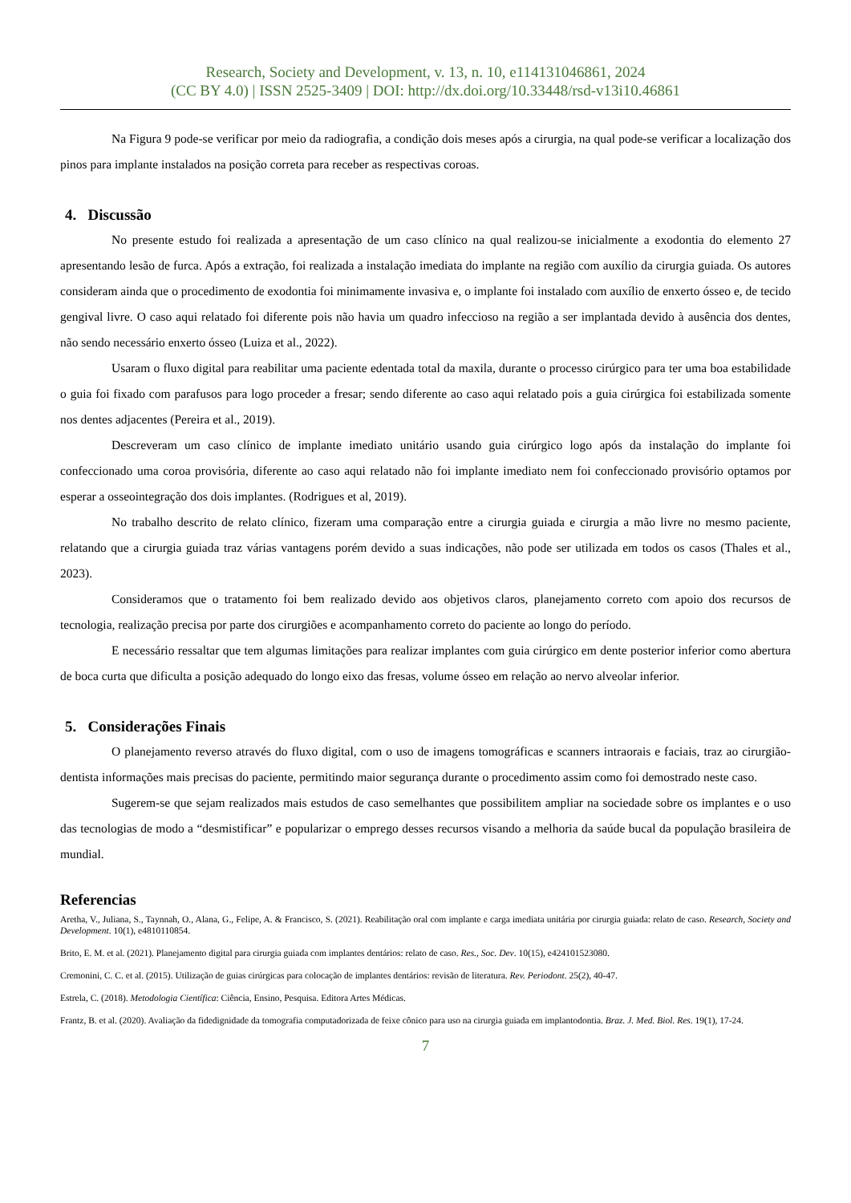Research, Society and Development, v. 13, n. 10, e114131046861, 2024
(CC BY 4.0) | ISSN 2525-3409 | DOI: http://dx.doi.org/10.33448/rsd-v13i10.46861
Na Figura 9 pode-se verificar por meio da radiografia, a condição dois meses após a cirurgia, na qual pode-se verificar a localização dos pinos para implante instalados na posição correta para receber as respectivas coroas.
4. Discussão
No presente estudo foi realizada a apresentação de um caso clínico na qual realizou-se inicialmente a exodontia do elemento 27 apresentando lesão de furca. Após a extração, foi realizada a instalação imediata do implante na região com auxílio da cirurgia guiada. Os autores consideram ainda que o procedimento de exodontia foi minimamente invasiva e, o implante foi instalado com auxílio de enxerto ósseo e, de tecido gengival livre. O caso aqui relatado foi diferente pois não havia um quadro infeccioso na região a ser implantada devido à ausência dos dentes, não sendo necessário enxerto ósseo (Luiza et al., 2022).
Usaram o fluxo digital para reabilitar uma paciente edentada total da maxila, durante o processo cirúrgico para ter uma boa estabilidade o guia foi fixado com parafusos para logo proceder a fresar; sendo diferente ao caso aqui relatado pois a guia cirúrgica foi estabilizada somente nos dentes adjacentes (Pereira et al., 2019).
Descreveram um caso clínico de implante imediato unitário usando guia cirúrgico logo após da instalação do implante foi confeccionado uma coroa provisória, diferente ao caso aqui relatado não foi implante imediato nem foi confeccionado provisório optamos por esperar a osseointegração dos dois implantes. (Rodrigues et al, 2019).
No trabalho descrito de relato clínico, fizeram uma comparação entre a cirurgia guiada e cirurgia a mão livre no mesmo paciente, relatando que a cirurgia guiada traz várias vantagens porém devido a suas indicações, não pode ser utilizada em todos os casos (Thales et al., 2023).
Consideramos que o tratamento foi bem realizado devido aos objetivos claros, planejamento correto com apoio dos recursos de tecnologia, realização precisa por parte dos cirurgiões e acompanhamento correto do paciente ao longo do período.
E necessário ressaltar que tem algumas limitações para realizar implantes com guia cirúrgico em dente posterior inferior como abertura de boca curta que dificulta a posição adequado do longo eixo das fresas, volume ósseo em relação ao nervo alveolar inferior.
5. Considerações Finais
O planejamento reverso através do fluxo digital, com o uso de imagens tomográficas e scanners intraorais e faciais, traz ao cirurgião-dentista informações mais precisas do paciente, permitindo maior segurança durante o procedimento assim como foi demostrado neste caso.
Sugerem-se que sejam realizados mais estudos de caso semelhantes que possibilitem ampliar na sociedade sobre os implantes e o uso das tecnologias de modo a “desmistificar” e popularizar o emprego desses recursos visando a melhoria da saúde bucal da população brasileira de mundial.
Referencias
Aretha, V., Juliana, S., Taynnah, O., Alana, G., Felipe, A. & Francisco, S. (2021). Reabilitação oral com implante e carga imediata unitária por cirurgia guiada: relato de caso. Research, Society and Development. 10(1), e4810110854.
Brito, E. M. et al. (2021). Planejamento digital para cirurgia guiada com implantes dentários: relato de caso. Res., Soc. Dev. 10(15), e424101523080.
Cremonini, C. C. et al. (2015). Utilização de guias cirúrgicas para colocação de implantes dentários: revisão de literatura. Rev. Periodont. 25(2), 40-47.
Estrela, C. (2018). Metodologia Científica: Ciência, Ensino, Pesquisa. Editora Artes Médicas.
Frantz, B. et al. (2020). Avaliação da fidedignidade da tomografia computadorizada de feixe cônico para uso na cirurgia guiada em implantodontia. Braz. J. Med. Biol. Res. 19(1), 17-24.
7